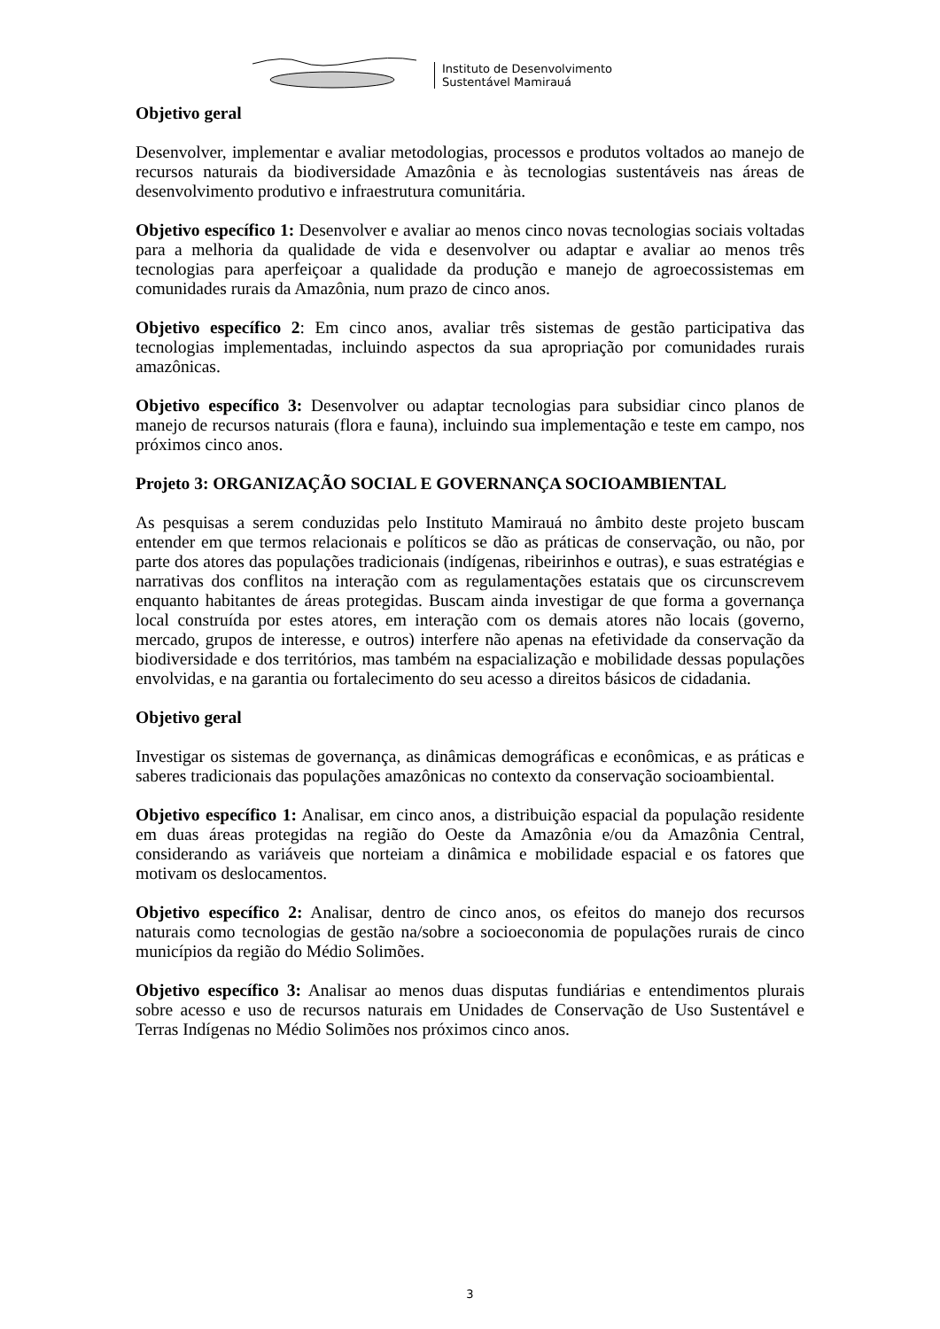Instituto de Desenvolvimento
Sustentável Mamirauá
Objetivo geral
Desenvolver, implementar e avaliar metodologias, processos e produtos voltados ao manejo de recursos naturais da biodiversidade Amazônia e às tecnologias sustentáveis nas áreas de desenvolvimento produtivo e infraestrutura comunitária.
Objetivo específico 1: Desenvolver e avaliar ao menos cinco novas tecnologias sociais voltadas para a melhoria da qualidade de vida e desenvolver ou adaptar e avaliar ao menos três tecnologias para aperfeiçoar a qualidade da produção e manejo de agroecossistemas em comunidades rurais da Amazônia, num prazo de cinco anos.
Objetivo específico 2: Em cinco anos, avaliar três sistemas de gestão participativa das tecnologias implementadas, incluindo aspectos da sua apropriação por comunidades rurais amazônicas.
Objetivo específico 3: Desenvolver ou adaptar tecnologias para subsidiar cinco planos de manejo de recursos naturais (flora e fauna), incluindo sua implementação e teste em campo, nos próximos cinco anos.
Projeto 3: ORGANIZAÇÃO SOCIAL E GOVERNANÇA SOCIOAMBIENTAL
As pesquisas a serem conduzidas pelo Instituto Mamirauá no âmbito deste projeto buscam entender em que termos relacionais e políticos se dão as práticas de conservação, ou não, por parte dos atores das populações tradicionais (indígenas, ribeirinhos e outras), e suas estratégias e narrativas dos conflitos na interação com as regulamentações estatais que os circunscrevem enquanto habitantes de áreas protegidas. Buscam ainda investigar de que forma a governança local construída por estes atores, em interação com os demais atores não locais (governo, mercado, grupos de interesse, e outros) interfere não apenas na efetividade da conservação da biodiversidade e dos territórios, mas também na espacialização e mobilidade dessas populações envolvidas, e na garantia ou fortalecimento do seu acesso a direitos básicos de cidadania.
Objetivo geral
Investigar os sistemas de governança, as dinâmicas demográficas e econômicas, e as práticas e saberes tradicionais das populações amazônicas no contexto da conservação socioambiental.
Objetivo específico 1: Analisar, em cinco anos, a distribuição espacial da população residente em duas áreas protegidas na região do Oeste da Amazônia e/ou da Amazônia Central, considerando as variáveis que norteiam a dinâmica e mobilidade espacial e os fatores que motivam os deslocamentos.
Objetivo específico 2: Analisar, dentro de cinco anos, os efeitos do manejo dos recursos naturais como tecnologias de gestão na/sobre a socioeconomia de populações rurais de cinco municípios da região do Médio Solimões.
Objetivo específico 3: Analisar ao menos duas disputas fundiárias e entendimentos plurais sobre acesso e uso de recursos naturais em Unidades de Conservação de Uso Sustentável e Terras Indígenas no Médio Solimões nos próximos cinco anos.
3